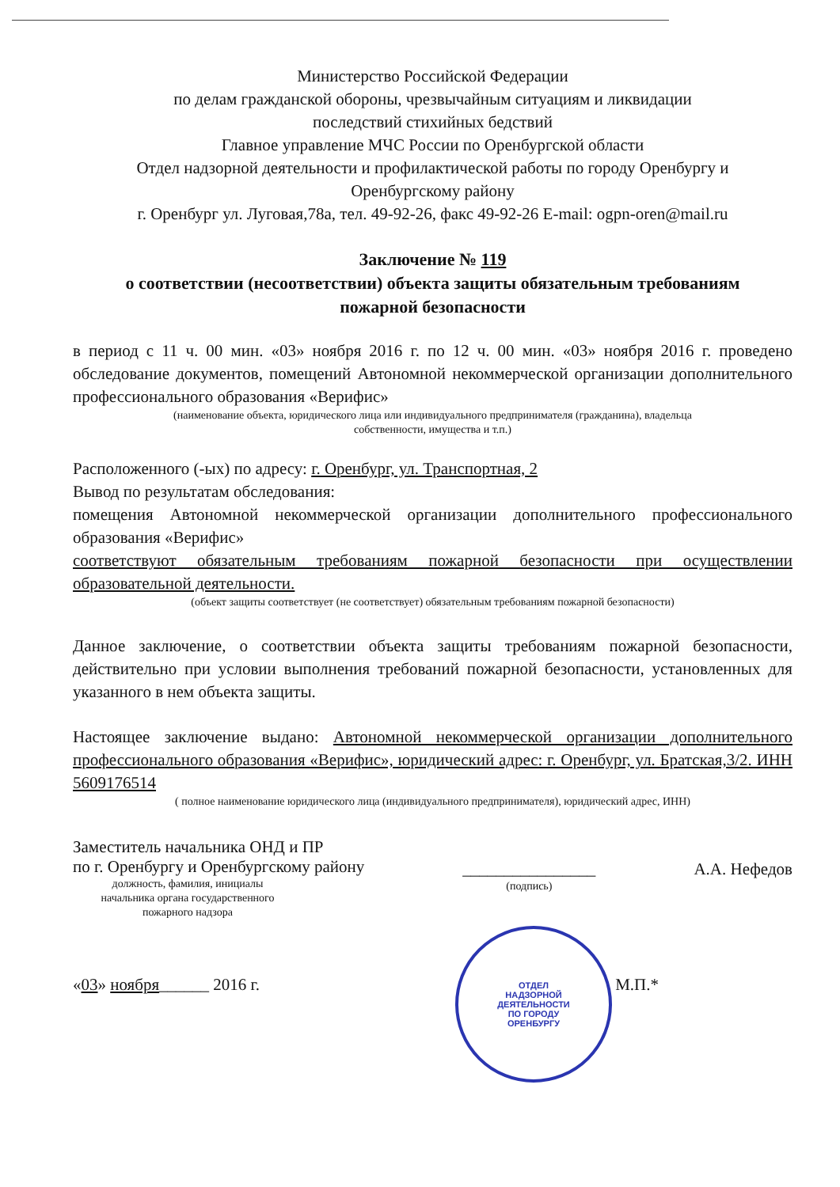Министерство Российской Федерации
по делам гражданской обороны, чрезвычайным ситуациям и ликвидации
последствий стихийных бедствий
Главное управление МЧС России по Оренбургской области
Отдел надзорной деятельности и профилактической работы по городу Оренбургу и
Оренбургскому району
г. Оренбург ул. Луговая,78а, тел. 49-92-26, факс 49-92-26 E-mail: ogpn-oren@mail.ru
Заключение № 119
о соответствии (несоответствии) объекта защиты обязательным требованиям
пожарной безопасности
в период с 11 ч. 00 мин. «03» ноября 2016 г. по 12 ч. 00 мин. «03» ноября 2016 г. проведено обследование документов, помещений Автономной некоммерческой организации дополнительного профессионального образования «Верифис»
(наименование объекта, юридического лица или индивидуального предпринимателя (гражданина), владельца
собственности, имущества и т.п.)
Расположенного (-ых) по адресу: г. Оренбург, ул. Транспортная, 2
Вывод по результатам обследования:
помещения Автономной некоммерческой организации дополнительного профессионального образования «Верифис»
соответствуют обязательным требованиям пожарной безопасности при осуществлении образовательной деятельности.
(объект защиты соответствует (не соответствует) обязательным требованиям пожарной безопасности)
Данное заключение, о соответствии объекта защиты требованиям пожарной безопасности, действительно при условии выполнения требований пожарной безопасности, установленных для указанного в нем объекта защиты.
Настоящее заключение выдано: Автономной некоммерческой организации дополнительного профессионального образования «Верифис», юридический адрес: г. Оренбург, ул. Братская,3/2. ИНН 5609176514
( полное наименование юридического лица (индивидуального предпринимателя), юридический адрес, ИНН)
Заместитель начальника ОНД и ПР
по г. Оренбургу и Оренбургскому району
должность, фамилия, инициалы
начальника органа государственного
пожарного надзора
________________
(подпись)
А.А. Нефедов
«03» ноября______ 2016 г. М.П.*
ОТДЕЛ
НАДЗОРНОЙ
ДЕЯТЕЛЬНОСТИ
ПО ГОРОДУ
ОРЕНБУРГУ